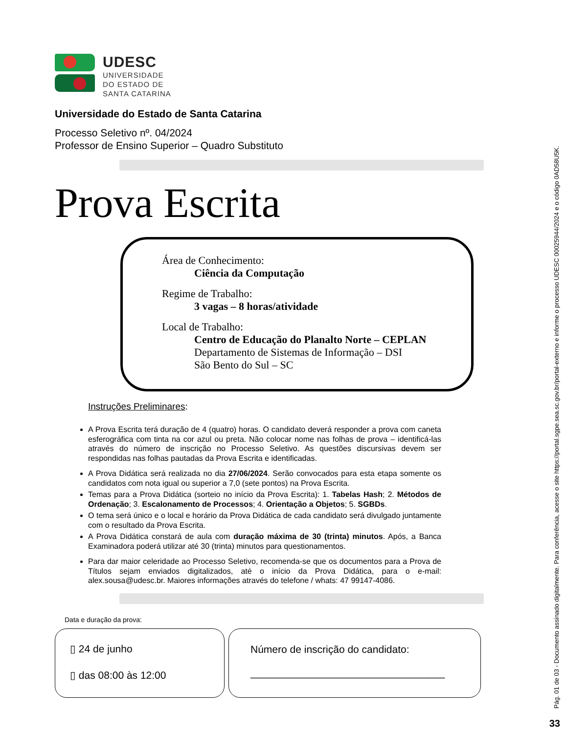UDESC
UNIVERSIDADE
DO ESTADO DE
SANTA CATARINA
Universidade do Estado de Santa Catarina
Processo Seletivo nº. 04/2024
Professor de Ensino Superior – Quadro Substituto
Prova Escrita
Área de Conhecimento:
Ciência da Computação
Regime de Trabalho:
3 vagas – 8 horas/atividade
Local de Trabalho:
Centro de Educação do Planalto Norte – CEPLAN
Departamento de Sistemas de Informação – DSI
São Bento do Sul – SC
Instruções Preliminares:
A Prova Escrita terá duração de 4 (quatro) horas. O candidato deverá responder a prova com caneta esferográfica com tinta na cor azul ou preta. Não colocar nome nas folhas de prova – identificá-las através do número de inscrição no Processo Seletivo. As questões discursivas devem ser respondidas nas folhas pautadas da Prova Escrita e identificadas.
A Prova Didática será realizada no dia 27/06/2024. Serão convocados para esta etapa somente os candidatos com nota igual ou superior a 7,0 (sete pontos) na Prova Escrita.
Temas para a Prova Didática (sorteio no início da Prova Escrita): 1. Tabelas Hash; 2. Métodos de Ordenação; 3. Escalonamento de Processos; 4. Orientação a Objetos; 5. SGBDs.
O tema será único e o local e horário da Prova Didática de cada candidato será divulgado juntamente com o resultado da Prova Escrita.
A Prova Didática constará de aula com duração máxima de 30 (trinta) minutos. Após, a Banca Examinadora poderá utilizar até 30 (trinta) minutos para questionamentos.
Para dar maior celeridade ao Processo Seletivo, recomenda-se que os documentos para a Prova de Títulos sejam enviados digitalizados, até o início da Prova Didática, para o e-mail: alex.sousa@udesc.br. Maiores informações através do telefone / whats: 47 99147-4086.
Data e duração da prova:
▯ 24 de junho
▯ das 08:00 às 12:00
Número de inscrição do candidato:
__________________________________
Pág. 01 de 03 - Documento assinado digitalmente. Para conferência, acesse o site https://portal.sgpe.sea.sc.gov.br/portal-externo e informe o processo UDESC 00025944/2024 e o código 0AD58U5K.
33